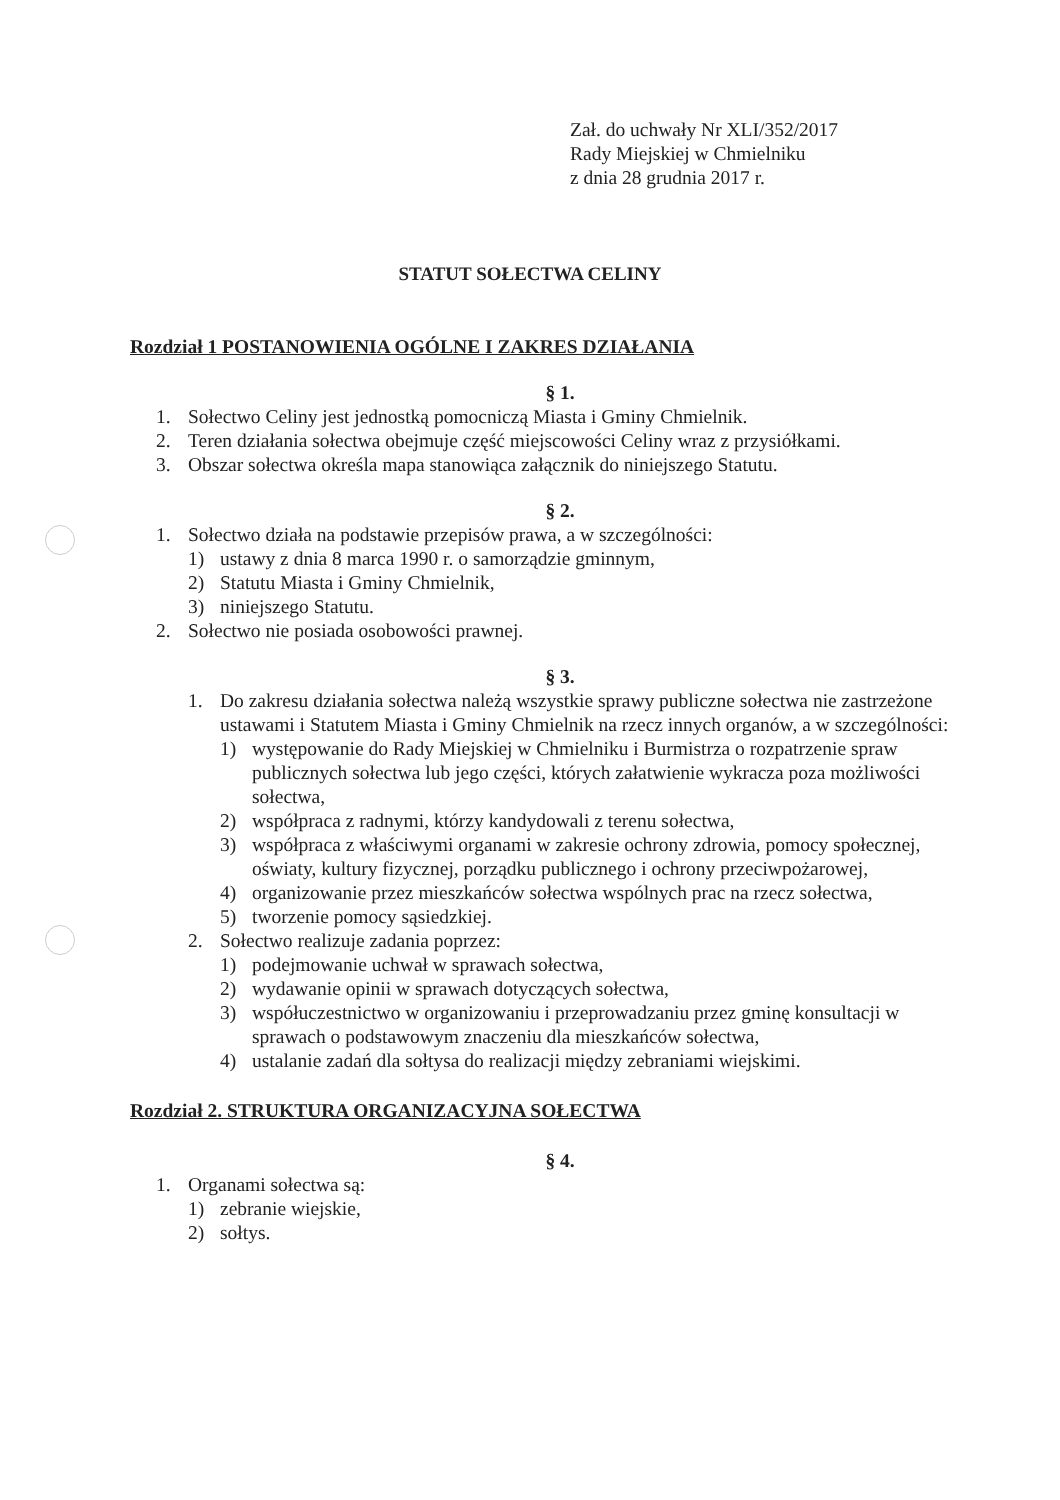Zał. do uchwały Nr XLI/352/2017
Rady Miejskiej w Chmielniku
z dnia 28 grudnia 2017 r.
STATUT SOŁECTWA CELINY
Rozdział 1 POSTANOWIENIA OGÓLNE I ZAKRES DZIAŁANIA
§ 1.
1. Sołectwo Celiny jest jednostką pomocniczą Miasta i Gminy Chmielnik.
2. Teren działania sołectwa obejmuje część miejscowości Celiny wraz z przysiółkami.
3. Obszar sołectwa określa mapa stanowiąca załącznik do niniejszego Statutu.
§ 2.
1. Sołectwo działa na podstawie przepisów prawa, a w szczególności:
1) ustawy z dnia 8 marca 1990 r. o samorządzie gminnym,
2) Statutu Miasta i Gminy Chmielnik,
3) niniejszego Statutu.
2. Sołectwo nie posiada osobowości prawnej.
§ 3.
1. Do zakresu działania sołectwa należą wszystkie sprawy publiczne sołectwa nie zastrzeżone ustawami i Statutem Miasta i Gminy Chmielnik na rzecz innych organów, a w szczególności:
1) występowanie do Rady Miejskiej w Chmielniku i Burmistrza o rozpatrzenie spraw publicznych sołectwa lub jego części, których załatwienie wykracza poza możliwości sołectwa,
2) współpraca z radnymi, którzy kandydowali z terenu sołectwa,
3) współpraca z właściwymi organami w zakresie ochrony zdrowia, pomocy społecznej, oświaty, kultury fizycznej, porządku publicznego i ochrony przeciwpożarowej,
4) organizowanie przez mieszkańców sołectwa wspólnych prac na rzecz sołectwa,
5) tworzenie pomocy sąsiedzkiej.
2. Sołectwo realizuje zadania poprzez:
1) podejmowanie uchwał w sprawach sołectwa,
2) wydawanie opinii w sprawach dotyczących sołectwa,
3) współuczestnictwo w organizowaniu i przeprowadzaniu przez gminę konsultacji w sprawach o podstawowym znaczeniu dla mieszkańców sołectwa,
4) ustalanie zadań dla sołtysa do realizacji między zebraniami wiejskimi.
Rozdział 2. STRUKTURA ORGANIZACYJNA SOŁECTWA
§ 4.
1. Organami sołectwa są:
1) zebranie wiejskie,
2) sołtys.